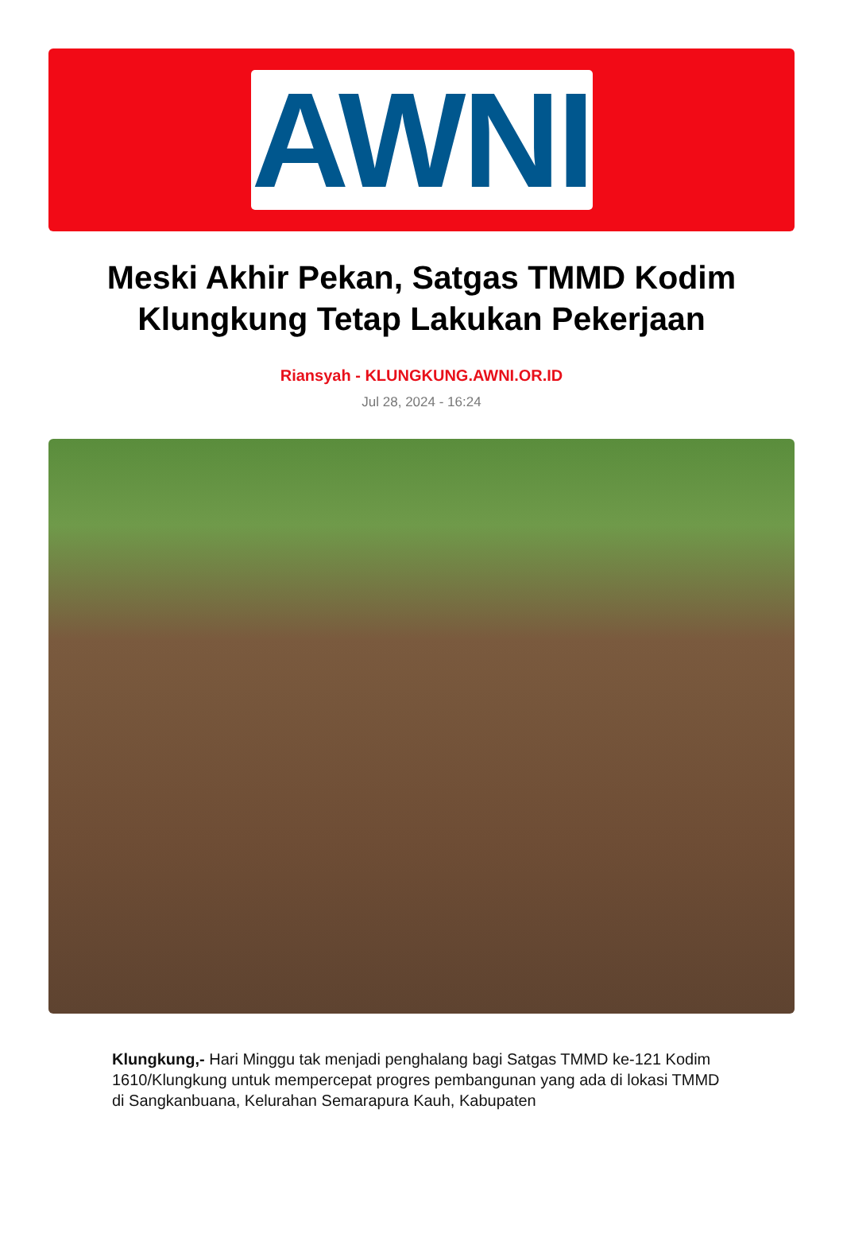AWNI
Meski Akhir Pekan, Satgas TMMD Kodim Klungkung Tetap Lakukan Pekerjaan
Riansyah - KLUNGKUNG.AWNI.OR.ID
Jul 28, 2024 - 16:24
Klungkung,- Hari Minggu tak menjadi penghalang bagi Satgas TMMD ke-121 Kodim 1610/Klungkung untuk mempercepat progres pembangunan yang ada di lokasi TMMD di Sangkanbuana, Kelurahan Semarapura Kauh, Kabupaten